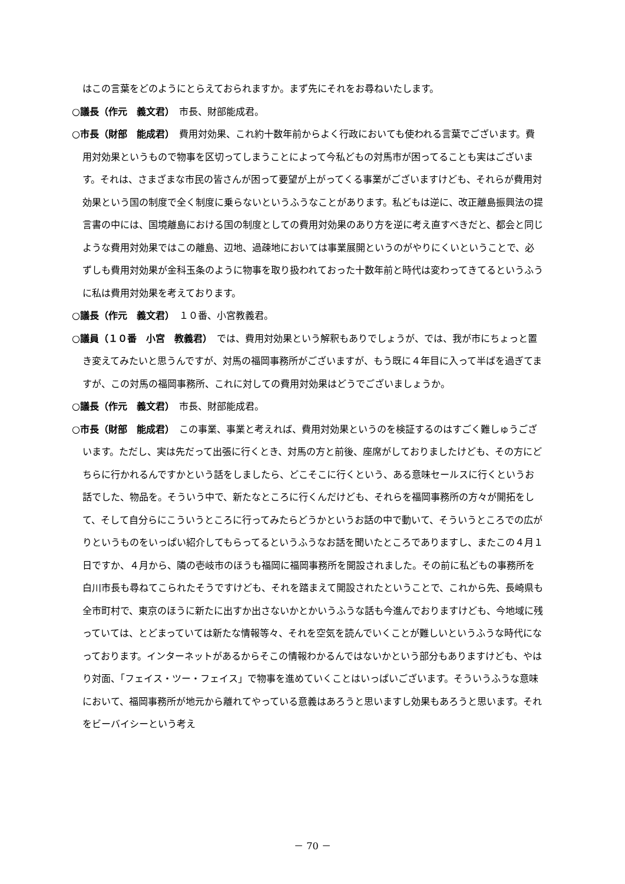はこの言葉をどのようにとらえておられますか。まず先にそれをお尋ねいたします。
○議長（作元　義文君）　市長、財部能成君。
○市長（財部　能成君）　費用対効果、これ約十数年前からよく行政においても使われる言葉でございます。費用対効果というもので物事を区切ってしまうことによって今私どもの対馬市が困ってることも実はございます。それは、さまざまな市民の皆さんが困って要望が上がってくる事業がございますけども、それらが費用対効果という国の制度で全く制度に乗らないというふうなことがあります。私どもは逆に、改正離島振興法の提言書の中には、国境離島における国の制度としての費用対効果のあり方を逆に考え直すべきだと、都会と同じような費用対効果ではこの離島、辺地、過疎地においては事業展開というのがやりにくいということで、必ずしも費用対効果が金科玉条のように物事を取り扱われておった十数年前と時代は変わってきてるというふうに私は費用対効果を考えております。
○議長（作元　義文君）　１０番、小宮教義君。
○議員（１０番　小宮　教義君）　では、費用対効果という解釈もありでしょうが、では、我が市にちょっと置き変えてみたいと思うんですが、対馬の福岡事務所がございますが、もう既に４年目に入って半ばを過ぎてますが、この対馬の福岡事務所、これに対しての費用対効果はどうでございましょうか。
○議長（作元　義文君）　市長、財部能成君。
○市長（財部　能成君）　この事業、事業と考えれば、費用対効果というのを検証するのはすごく難しゅうございます。ただし、実は先だって出張に行くとき、対馬の方と前後、座席がしておりましたけども、その方にどちらに行かれるんですかという話をしましたら、どこそこに行くという、ある意味セールスに行くというお話でした、物品を。そういう中で、新たなところに行くんだけども、それらを福岡事務所の方々が開拓をして、そして自分らにこういうところに行ってみたらどうかというお話の中で動いて、そういうところでの広がりというものをいっぱい紹介してもらってるというふうなお話を聞いたところでありますし、またこの４月１日ですか、４月から、隣の壱岐市のほうも福岡に福岡事務所を開設されました。その前に私どもの事務所を白川市長も尋ねてこられたそうですけども、それを踏まえて開設されたということで、これから先、長崎県も全市町村で、東京のほうに新たに出すか出さないかとかいうふうな話も今進んでおりますけども、今地域に残っていては、とどまっていては新たな情報等々、それを空気を読んでいくことが難しいというふうな時代になっております。インターネットがあるからそこの情報わかるんではないかという部分もありますけども、やはり対面、「フェイス・ツー・フェイス」で物事を進めていくことはいっぱいございます。そういうふうな意味において、福岡事務所が地元から離れてやっている意義はあろうと思いますし効果もあろうと思います。それをビーバイシーという考え
－ 70 －